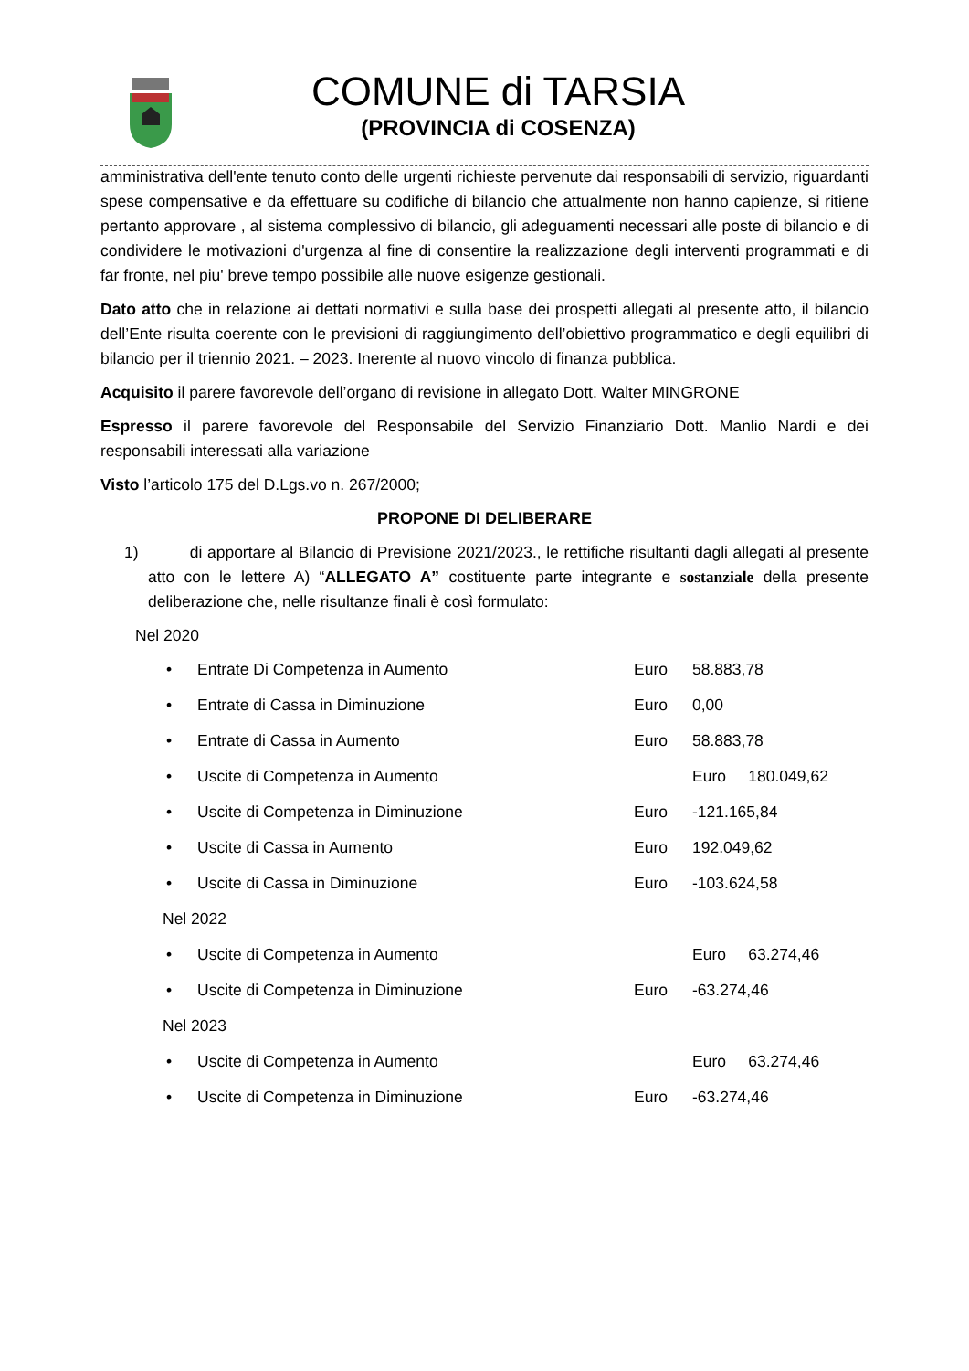COMUNE di TARSIA
(PROVINCIA di COSENZA)
amministrativa dell'ente tenuto conto delle urgenti richieste pervenute dai responsabili di servizio, riguardanti spese compensative e da effettuare su codifiche di bilancio che attualmente non hanno capienze, si ritiene pertanto approvare , al sistema complessivo di bilancio, gli adeguamenti necessari alle poste di bilancio e di condividere le motivazioni d'urgenza al fine di consentire la realizzazione degli interventi programmati e di far fronte, nel piu' breve tempo possibile alle nuove esigenze gestionali.
Dato atto che in relazione ai dettati normativi e sulla base dei prospetti allegati al presente atto, il bilancio dell’Ente risulta coerente con le previsioni di raggiungimento dell’obiettivo programmatico e degli equilibri di bilancio per il triennio 2021. – 2023. Inerente al nuovo vincolo di finanza pubblica.
Acquisito il parere favorevole dell’organo di revisione in allegato Dott. Walter MINGRONE
Espresso il parere favorevole del Responsabile del Servizio Finanziario Dott. Manlio Nardi e dei responsabili interessati alla variazione
Visto l’articolo 175 del D.Lgs.vo n. 267/2000;
PROPONE DI DELIBERARE
1) di apportare al Bilancio di Previsione 2021/2023., le rettifiche risultanti dagli allegati al presente atto con le lettere A) “ALLEGATO A” costituente parte integrante e sostanziale della presente deliberazione che, nelle risultanze finali è così formulato:
Nel 2020
• Entrate Di Competenza in Aumento Euro 58.883,78
• Entrate di Cassa in Diminuzione Euro 0,00
• Entrate di Cassa in Aumento Euro 58.883,78
• Uscite di Competenza in Aumento Euro 180.049,62
• Uscite di Competenza in Diminuzione Euro -121.165,84
• Uscite di Cassa in Aumento Euro 192.049,62
• Uscite di Cassa in Diminuzione Euro -103.624,58
Nel 2022
• Uscite di Competenza in Aumento Euro 63.274,46
• Uscite di Competenza in Diminuzione Euro -63.274,46
Nel 2023
• Uscite di Competenza in Aumento Euro 63.274,46
• Uscite di Competenza in Diminuzione Euro -63.274,46